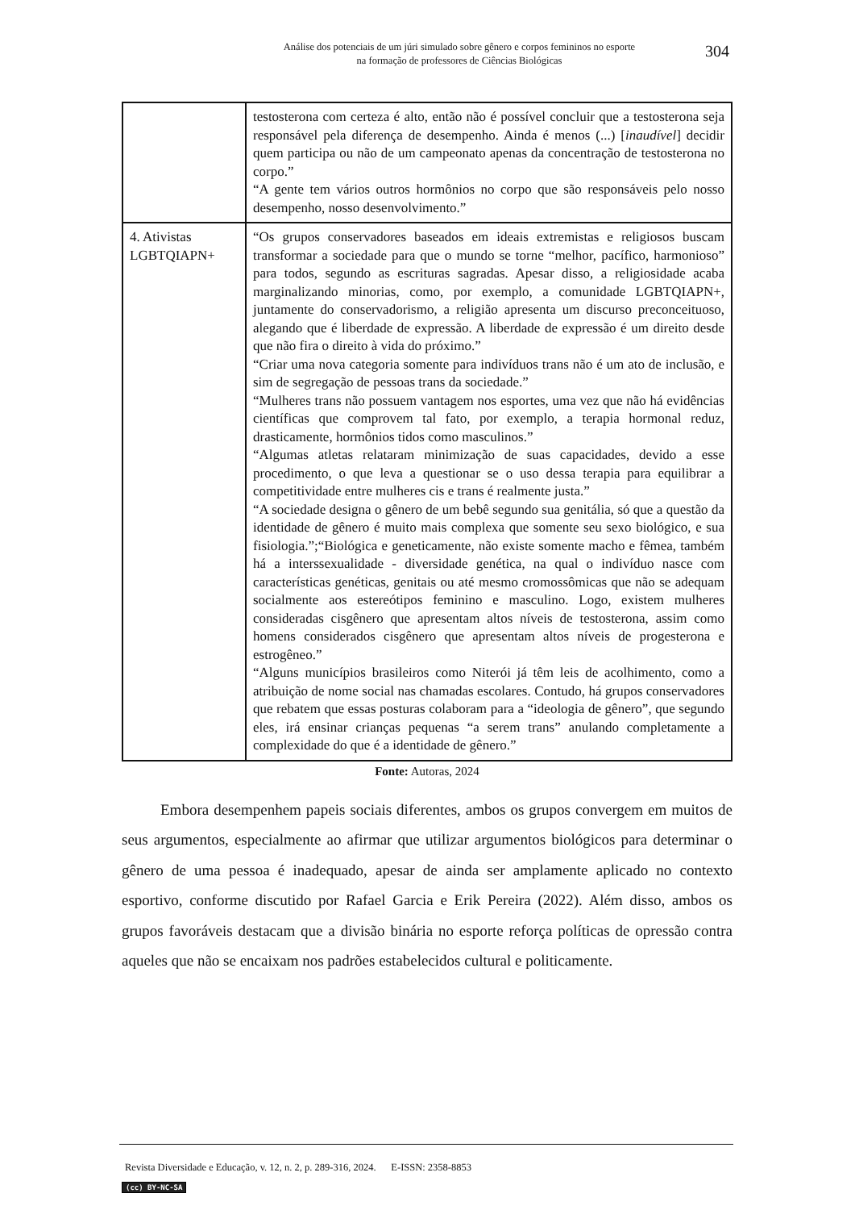Análise dos potenciais de um júri simulado sobre gênero e corpos femininos no esporte
na formação de professores de Ciências Biológicas
304
| | testosterona com certeza é alto, então não é possível concluir que a testosterona seja responsável pela diferença de desempenho. Ainda é menos (...) [ inaudível ] decidir quem participa ou não de um campeonato apenas da concentração de testosterona no corpo.” “A gente tem vários outros hormônios no corpo que são responsáveis pelo nosso desempenho, nosso desenvolvimento.” |
| 4. Ativistas LGBTQIAPN+ | “Os grupos conservadores baseados em ideais extremistas e religiosos buscam transformar a sociedade para que o mundo se torne “melhor, pacífico, harmonioso” para todos, segundo as escrituras sagradas. Apesar disso, a religiosidade acaba marginalizando minorias, como, por exemplo, a comunidade LGBTQIAPN+, juntamente do conservadorismo, a religião apresenta um discurso preconceituoso, alegando que é liberdade de expressão. A liberdade de expressão é um direito desde que não fira o direito à vida do próximo.” “Criar uma nova categoria somente para indivíduos trans não é um ato de inclusão, e sim de segregação de pessoas trans da sociedade.” “Mulheres trans não possuem vantagem nos esportes, uma vez que não há evidências científicas que comprovem tal fato, por exemplo, a terapia hormonal reduz, drasticamente, hormônios tidos como masculinos.” “Algumas atletas relataram minimização de suas capacidades, devido a esse procedimento, o que leva a questionar se o uso dessa terapia para equilibrar a competitividade entre mulheres cis e trans é realmente justa.” “A sociedade designa o gênero de um bebê segundo sua genitália, só que a questão da identidade de gênero é muito mais complexa que somente seu sexo biológico, e sua fisiologia.”;“Biológica e geneticamente, não existe somente macho e fêmea, também há a interssexualidade - diversidade genética, na qual o indivíduo nasce com características genéticas, genitais ou até mesmo cromossômicas que não se adequam socialmente aos estereótipos feminino e masculino. Logo, existem mulheres consideradas cisgênero que apresentam altos níveis de testosterona, assim como homens considerados cisgênero que apresentam altos níveis de progesterona e estrogêneo.” “Alguns municípios brasileiros como Niterói já têm leis de acolhimento, como a atribuição de nome social nas chamadas escolares. Contudo, há grupos conservadores que rebatem que essas posturas colaboram para a “ideologia de gênero”, que segundo eles, irá ensinar crianças pequenas “a serem trans” anulando completamente a complexidade do que é a identidade de gênero.” |
Fonte: Autoras, 2024
Embora desempenhem papeis sociais diferentes, ambos os grupos convergem em muitos de seus argumentos, especialmente ao afirmar que utilizar argumentos biológicos para determinar o gênero de uma pessoa é inadequado, apesar de ainda ser amplamente aplicado no contexto esportivo, conforme discutido por Rafael Garcia e Erik Pereira (2022). Além disso, ambos os grupos favoráveis destacam que a divisão binária no esporte reforça políticas de opressão contra aqueles que não se encaixam nos padrões estabelecidos cultural e politicamente.
Revista Diversidade e Educação, v. 12, n. 2, p. 289-316, 2024. E-ISSN: 2358-8853
(cc) BY-NC-SA